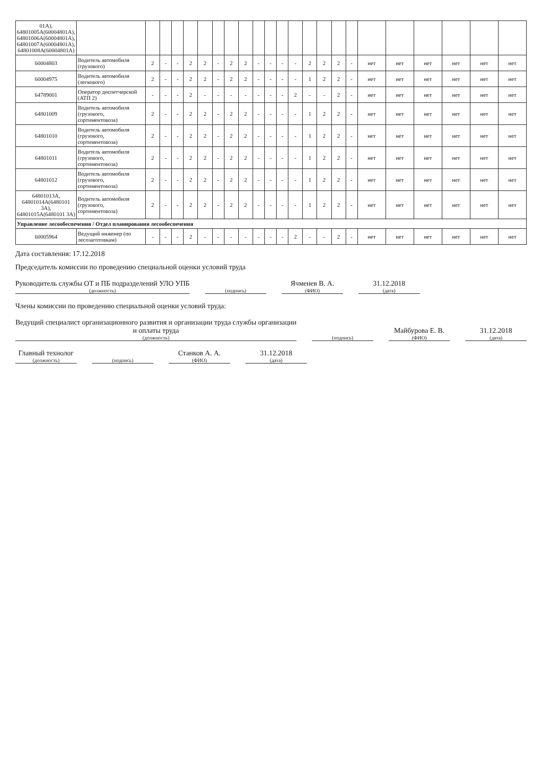| 01А), 64801005А(60004801А), 64801006А(60004801А), 64801007А(60004801А), 64801008А(60004801А) | | | | | | | | | | | | | | | | | | | | | | | |
| 60004803 | Водитель автомобиля (грузового) | 2 | - | - | 2 | 2 | - | 2 | 2 | - | - | - | - | 2 | 2 | 2 | - | нет | нет | нет | нет | нет | нет |
| 60004975 | Водитель автомобиля (легкового) | 2 | - | - | 2 | 2 | - | 2 | 2 | - | - | - | - | 1 | 2 | 2 | - | нет | нет | нет | нет | нет | нет |
| 64789001 | Оператор диспетчерской (АТП 2) | - | - | - | 2 | - | - | - | - | - | - | - | 2 | - | - | 2 | - | нет | нет | нет | нет | нет | нет |
| 64801009 | Водитель автомобиля (грузового, сортиментовоза) | 2 | - | - | 2 | 2 | - | 2 | 2 | - | - | - | - | 1 | 2 | 2 | - | нет | нет | нет | нет | нет | нет |
| 64801010 | Водитель автомобиля (грузового, сортиментовоза) | 2 | - | - | 2 | 2 | - | 2 | 2 | - | - | - | - | 1 | 2 | 2 | - | нет | нет | нет | нет | нет | нет |
| 64801011 | Водитель автомобиля (грузового, сортиментовоза) | 2 | - | - | 2 | 2 | - | 2 | 2 | - | - | - | - | 1 | 2 | 2 | - | нет | нет | нет | нет | нет | нет |
| 64801012 | Водитель автомобиля (грузового, сортиментовоза) | 2 | - | - | 2 | 2 | - | 2 | 2 | - | - | - | - | 1 | 2 | 2 | - | нет | нет | нет | нет | нет | нет |
| 64801013А, 64801014А(6480101 3А), 64801015А(6480101 3А) | Водитель автомобиля (грузового, сортиментовоза) | 2 | - | - | 2 | 2 | - | 2 | 2 | - | - | - | - | 1 | 2 | 2 | - | нет | нет | нет | нет | нет | нет |
| Управление лесообеспечения / Отдел планирования лесообеспечения | | | | | | | | | | | | | | | | | | | | | | | |
| 60005964 | Ведущий инженер (по лесозаготовкам) | - | - | - | 2 | - | - | - | - | - | - | - | 2 | - | - | 2 | - | нет | нет | нет | нет | нет | нет |
Дата составления: 17.12.2018
Председатель комиссии по проведению специальной оценки условий труда
Руководитель службы ОТ и ПБ подразделений УЛО УПБ
(должность)
(подпись)
Ячменев В. А.
(ФИО)
31.12.2018
(дата)
Члены комиссии по проведению специальной оценки условий труда:
Ведущий специалист организационного развития и организации труда службы организации и оплаты труда
(должность)
(подпись)
Майбурова Е. В.
(ФИО)
31.12.2018
(дата)
Главный технолог
(должность)
(подпись)
Станков А. А.
(ФИО)
31.12.2018
(дата)